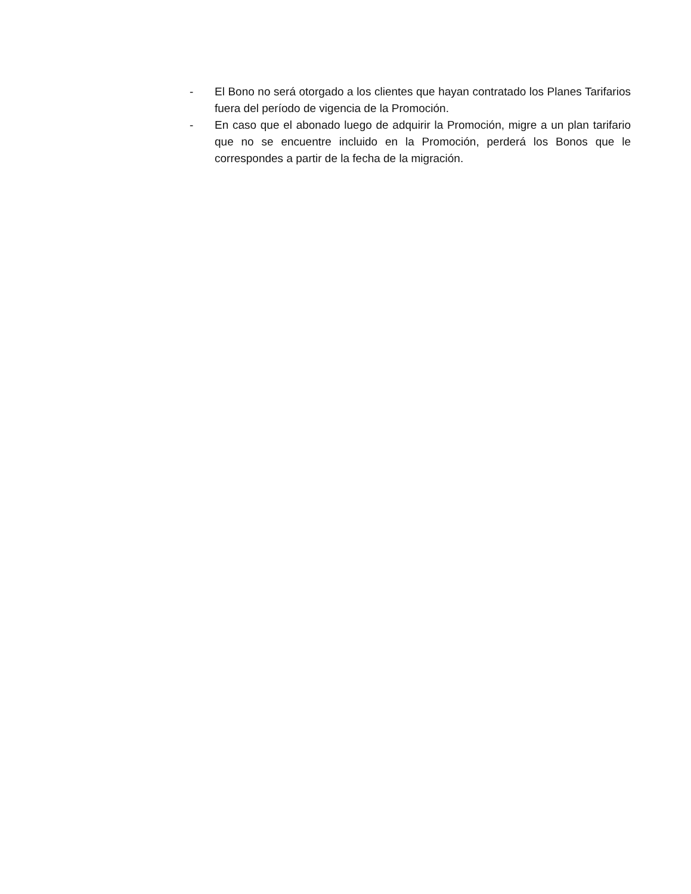- El Bono no será otorgado a los clientes que hayan contratado los Planes Tarifarios fuera del período de vigencia de la Promoción.
- En caso que el abonado luego de adquirir la Promoción, migre a un plan tarifario que no se encuentre incluido en la Promoción, perderá los Bonos que le correspondes a partir de la fecha de la migración.